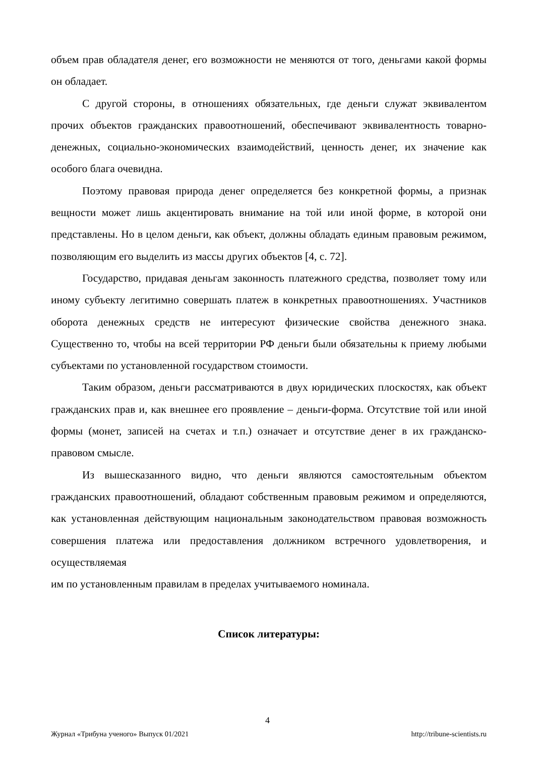объем прав обладателя денег, его возможности не меняются от того, деньгами какой формы он обладает.
С другой стороны, в отношениях обязательных, где деньги служат эквивалентом прочих объектов гражданских правоотношений, обеспечивают эквивалентность товарно-денежных, социально-экономических взаимодействий, ценность денег, их значение как особого блага очевидна.
Поэтому правовая природа денег определяется без конкретной формы, а признак вещности может лишь акцентировать внимание на той или иной форме, в которой они представлены. Но в целом деньги, как объект, должны обладать единым правовым режимом, позволяющим его выделить из массы других объектов [4, с. 72].
Государство, придавая деньгам законность платежного средства, позволяет тому или иному субъекту легитимно совершать платеж в конкретных правоотношениях. Участников оборота денежных средств не интересуют физические свойства денежного знака. Существенно то, чтобы на всей территории РФ деньги были обязательны к приему любыми субъектами по установленной государством стоимости.
Таким образом, деньги рассматриваются в двух юридических плоскостях, как объект гражданских прав и, как внешнее его проявление – деньги-форма. Отсутствие той или иной формы (монет, записей на счетах и т.п.) означает и отсутствие денег в их гражданско-правовом смысле.
Из вышесказанного видно, что деньги являются самостоятельным объектом гражданских правоотношений, обладают собственным правовым режимом и определяются, как установленная действующим национальным законодательством правовая возможность совершения платежа или предоставления должником встречного удовлетворения, и осуществляемая
им по установленным правилам в пределах учитываемого номинала.
Список литературы:
4
Журнал «Трибуна ученого» Выпуск 01/2021 http://tribune-scientists.ru